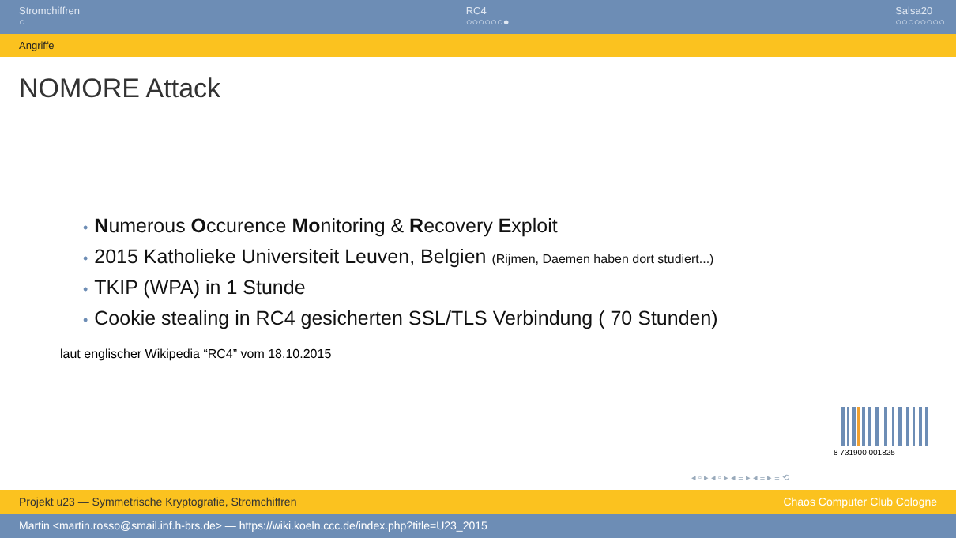Stromchiffren
○
RC4
○○○○○○●
Salsa20
○○○○○○○○
Angriffe
NOMORE Attack
• Numerous Occurence Monitoring & Recovery Exploit
• 2015 Katholieke Universiteit Leuven, Belgien (Rijmen, Daemen haben dort studiert...)
• TKIP (WPA) in 1 Stunde
• Cookie stealing in RC4 gesicherten SSL/TLS Verbindung ( 70 Stunden)
laut englischer Wikipedia “RC4” vom 18.10.2015
8 731900 001825
◂ ▫ ▸ ◂ ▫ ▸ ◂ ≡ ▸ ◂ ≡ ▸ ≡ ⟲
Projekt u23 — Symmetrische Kryptografie, Stromchiffren Chaos Computer Club Cologne
Martin <martin.rosso@smail.inf.h-brs.de> — https://wiki.koeln.ccc.de/index.php?title=U23_2015